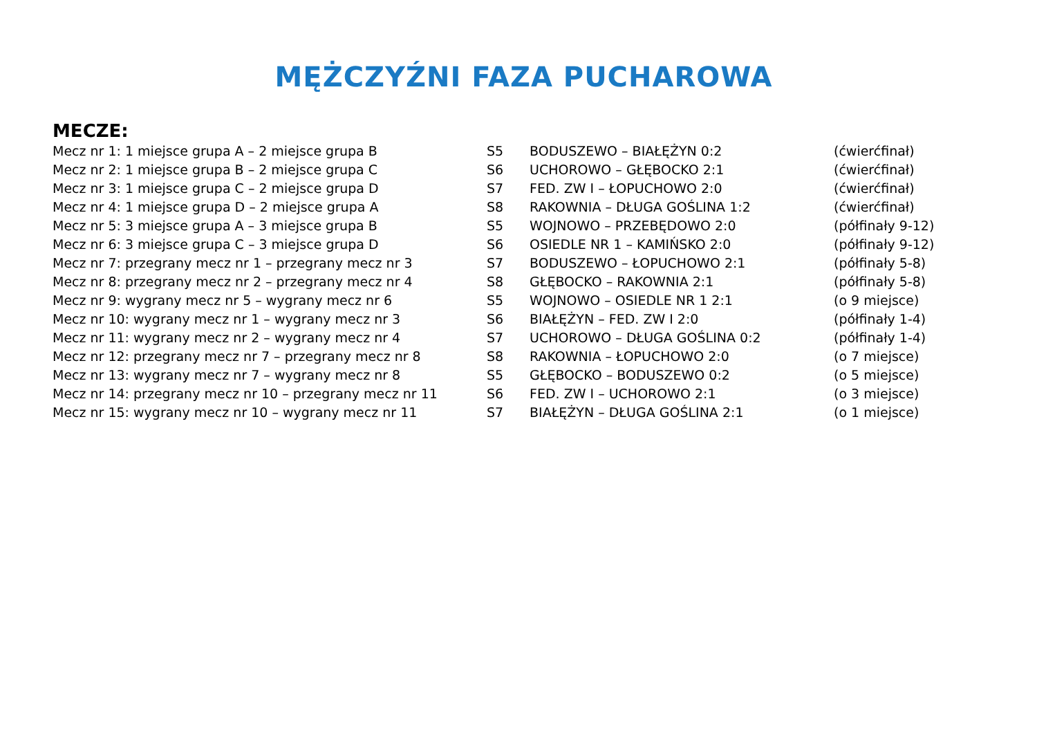MĘŻCZYŹNI FAZA PUCHAROWA
MECZE:
| Mecz nr 1: 1 miejsce grupa A – 2 miejsce grupa B | S5 | BODUSZEWO – BIAŁĘŻYN 0:2 | (ćwierćfinał) |
| Mecz nr 2: 1 miejsce grupa B – 2 miejsce grupa C | S6 | UCHOROWO – GŁĘBOCKO 2:1 | (ćwierćfinał) |
| Mecz nr 3: 1 miejsce grupa C – 2 miejsce grupa D | S7 | FED. ZW I – ŁOPUCHOWO 2:0 | (ćwierćfinał) |
| Mecz nr 4: 1 miejsce grupa D – 2 miejsce grupa A | S8 | RAKOWNIA – DŁUGA GOŚLINA 1:2 | (ćwierćfinał) |
| Mecz nr 5: 3 miejsce grupa A – 3 miejsce grupa B | S5 | WOJNOWO – PRZEBĘDOWO 2:0 | (półfinały 9-12) |
| Mecz nr 6: 3 miejsce grupa C – 3 miejsce grupa D | S6 | OSIEDLE NR 1 – KAMIŃSKO 2:0 | (półfinały 9-12) |
| Mecz nr 7: przegrany mecz nr 1 – przegrany mecz nr 3 | S7 | BODUSZEWO – ŁOPUCHOWO 2:1 | (półfinały 5-8) |
| Mecz nr 8: przegrany mecz nr 2 – przegrany mecz nr 4 | S8 | GŁĘBOCKO – RAKOWNIA 2:1 | (półfinały 5-8) |
| Mecz nr 9: wygrany mecz nr 5 – wygrany mecz nr 6 | S5 | WOJNOWO – OSIEDLE NR 1 2:1 | (o 9 miejsce) |
| Mecz nr 10: wygrany mecz nr 1 – wygrany mecz nr 3 | S6 | BIAŁĘŻYN – FED. ZW I 2:0 | (półfinały 1-4) |
| Mecz nr 11: wygrany mecz nr 2 – wygrany mecz nr 4 | S7 | UCHOROWO – DŁUGA GOŚLINA 0:2 | (półfinały 1-4) |
| Mecz nr 12: przegrany mecz nr 7 – przegrany mecz nr 8 | S8 | RAKOWNIA – ŁOPUCHOWO 2:0 | (o 7 miejsce) |
| Mecz nr 13: wygrany mecz nr 7 – wygrany mecz nr 8 | S5 | GŁĘBOCKO – BODUSZEWO 0:2 | (o 5 miejsce) |
| Mecz nr 14: przegrany mecz nr 10 – przegrany mecz nr 11 | S6 | FED. ZW I – UCHOROWO 2:1 | (o 3 miejsce) |
| Mecz nr 15: wygrany mecz nr 10 – wygrany mecz nr 11 | S7 | BIAŁĘŻYN – DŁUGA GOŚLINA 2:1 | (o 1 miejsce) |